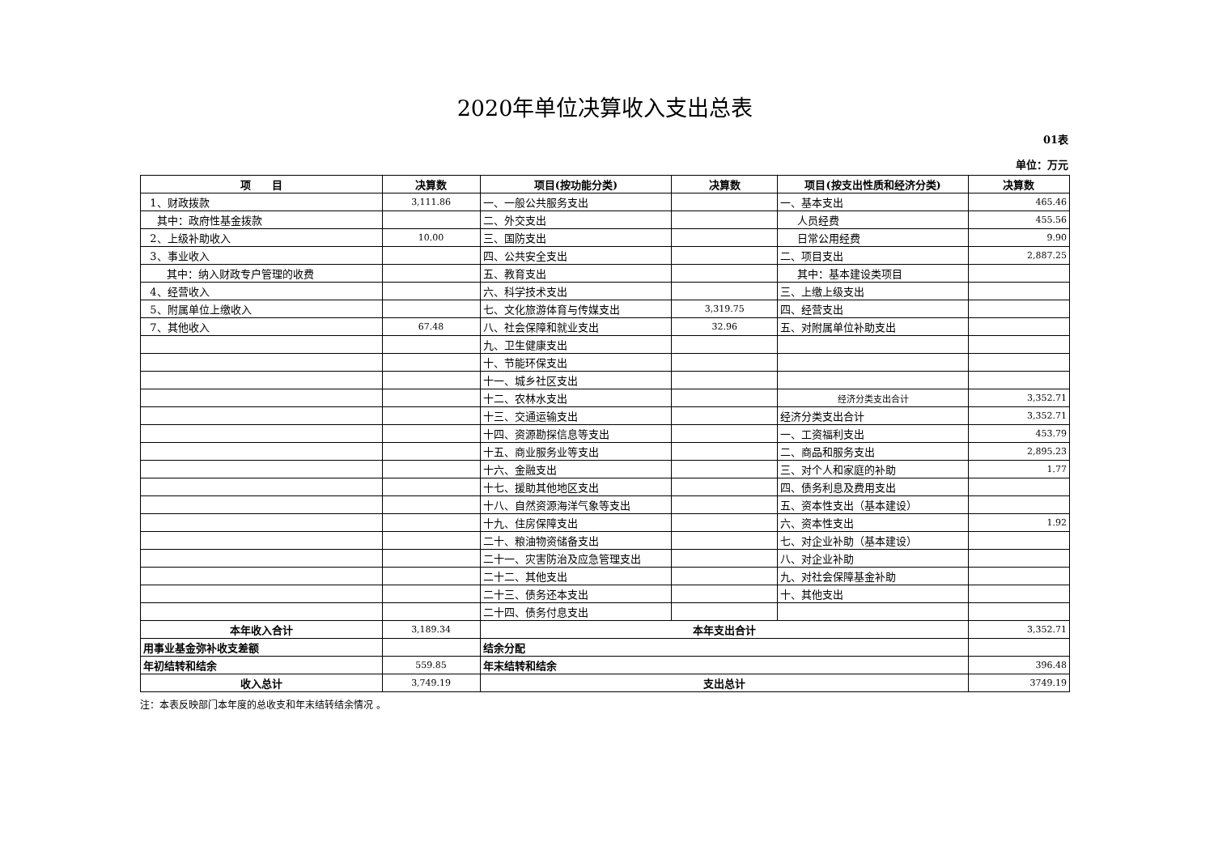2020年单位决算收入支出总表
01表
单位：万元
| 项 目 | 决算数 | 项目(按功能分类) | 决算数 | 项目(按支出性质和经济分类) | 决算数 |
| --- | --- | --- | --- | --- | --- |
| 1、财政拨款 | 3,111.86 | 一、一般公共服务支出 | | 一、基本支出 | 465.46 |
| 其中：政府性基金拨款 | | 二、外交支出 | | 人员经费 | 455.56 |
| 2、上级补助收入 | 10.00 | 三、国防支出 | | 日常公用经费 | 9.90 |
| 3、事业收入 | | 四、公共安全支出 | | 二、项目支出 | 2,887.25 |
| 其中：纳入财政专户管理的收费 | | 五、教育支出 | | 其中：基本建设类项目 | |
| 4、经营收入 | | 六、科学技术支出 | | 三、上缴上级支出 | |
| 5、附属单位上缴收入 | | 七、文化旅游体育与传媒支出 | 3,319.75 | 四、经营支出 | |
| 7、其他收入 | 67.48 | 八、社会保障和就业支出 | 32.96 | 五、对附属单位补助支出 | |
| | | 九、卫生健康支出 | | | |
| | | 十、节能环保支出 | | | |
| | | 十一、城乡社区支出 | | | |
| | | 十二、农林水支出 | | 经济分类支出合计 | 3,352.71 |
| | | 十三、交通运输支出 | | 经济分类支出合计 | 3,352.71 |
| | | 十四、资源勘探信息等支出 | | 一、工资福利支出 | 453.79 |
| | | 十五、商业服务业等支出 | | 二、商品和服务支出 | 2,895.23 |
| | | 十六、金融支出 | | 三、对个人和家庭的补助 | 1.77 |
| | | 十七、援助其他地区支出 | | 四、债务利息及费用支出 | |
| | | 十八、自然资源海洋气象等支出 | | 五、资本性支出（基本建设） | |
| | | 十九、住房保障支出 | | 六、资本性支出 | 1.92 |
| | | 二十、粮油物资储备支出 | | 七、对企业补助（基本建设） | |
| | | 二十一、灾害防治及应急管理支出 | | 八、对企业补助 | |
| | | 二十二、其他支出 | | 九、对社会保障基金补助 | |
| | | 二十三、债务还本支出 | | 十、其他支出 | |
| | | 二十四、债务付息支出 | | | |
| 本年收入合计 | 3,189.34 | 本年支出合计 | | | 3,352.71 |
| 用事业基金弥补收支差额 | | 结余分配 | | | |
| 年初结转和结余 | 559.85 | 年末结转和结余 | | | 396.48 |
| 收入总计 | 3,749.19 | 支出总计 | | | 3749.19 |
注：本表反映部门本年度的总收支和年末结转结余情况 。